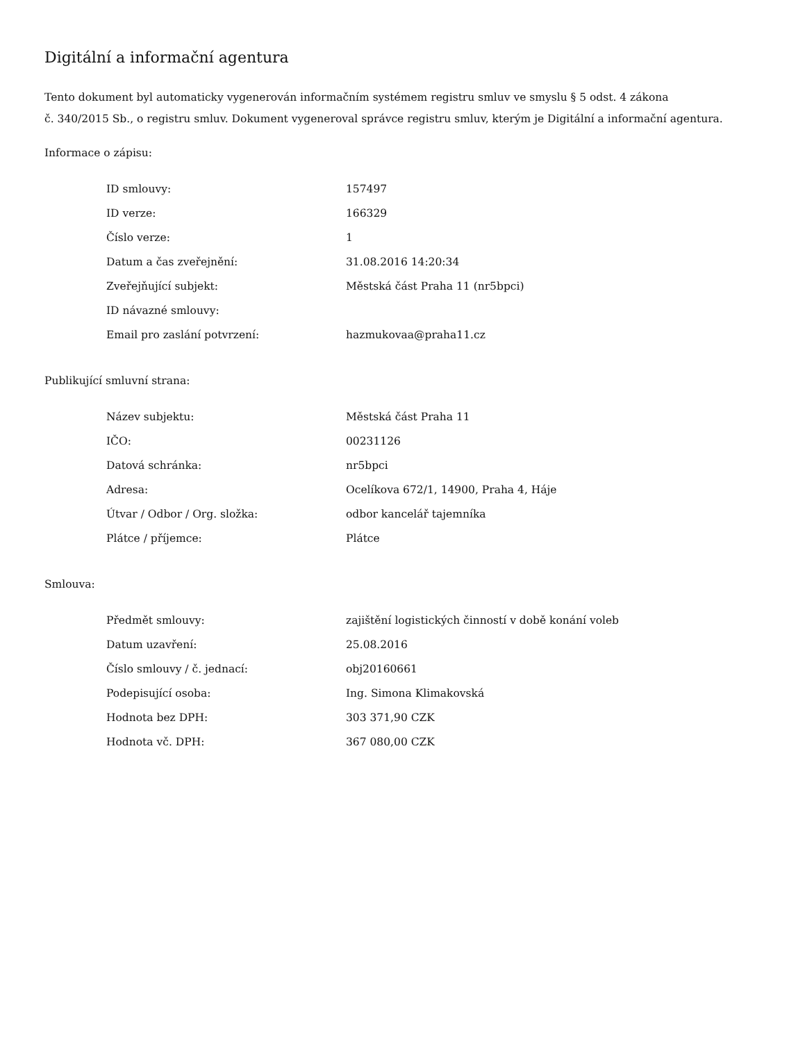Digitální a informační agentura
Tento dokument byl automaticky vygenerován informačním systémem registru smluv ve smyslu § 5 odst. 4 zákona
č. 340/2015 Sb., o registru smluv. Dokument vygeneroval správce registru smluv, kterým je Digitální a informační agentura.
Informace o zápisu:
| ID smlouvy: | 157497 |
| ID verze: | 166329 |
| Číslo verze: | 1 |
| Datum a čas zveřejnění: | 31.08.2016 14:20:34 |
| Zveřejňující subjekt: | Městská část Praha 11 (nr5bpci) |
| ID návazné smlouvy: | |
| Email pro zaslání potvrzení: | hazmukovaa@praha11.cz |
Publikující smluvní strana:
| Název subjektu: | Městská část Praha 11 |
| IČO: | 00231126 |
| Datová schránka: | nr5bpci |
| Adresa: | Ocelíkova 672/1, 14900, Praha 4, Háje |
| Útvar / Odbor / Org. složka: | odbor kancelář tajemníka |
| Plátce / příjemce: | Plátce |
Smlouva:
| Předmět smlouvy: | zajištění logistických činností v době konání voleb |
| Datum uzavření: | 25.08.2016 |
| Číslo smlouvy / č. jednací: | obj20160661 |
| Podepisující osoba: | Ing. Simona Klimakovská |
| Hodnota bez DPH: | 303 371,90 CZK |
| Hodnota vč. DPH: | 367 080,00 CZK |